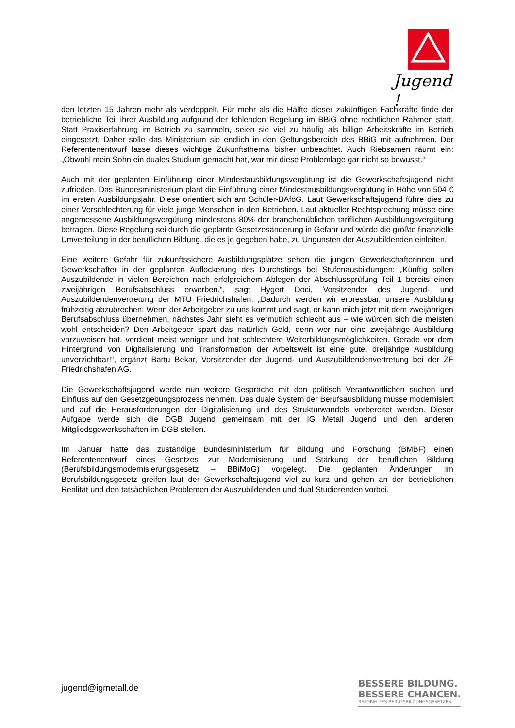Jugend !
den letzten 15 Jahren mehr als verdoppelt. Für mehr als die Hälfte dieser zukünftigen Fachkräfte finde der betriebliche Teil ihrer Ausbildung aufgrund der fehlenden Regelung im BBiG ohne rechtlichen Rahmen statt. Statt Praxiserfahrung im Betrieb zu sammeln, seien sie viel zu häufig als billige Arbeitskräfte im Betrieb eingesetzt. Daher solle das Ministerium sie endlich in den Geltungsbereich des BBiG mit aufnehmen. Der Referentenentwurf lasse dieses wichtige Zukunftsthema bisher unbeachtet. Auch Riebsamen räumt ein: „Obwohl mein Sohn ein duales Studium gemacht hat, war mir diese Problemlage gar nicht so bewusst.“
Auch mit der geplanten Einführung einer Mindestausbildungsvergütung ist die Gewerkschaftsjugend nicht zufrieden. Das Bundesministerium plant die Einführung einer Mindestausbildungsvergütung in Höhe von 504 € im ersten Ausbildungsjahr. Diese orientiert sich am Schüler-BAföG. Laut Gewerkschaftsjugend führe dies zu einer Verschlechterung für viele junge Menschen in den Betrieben. Laut aktueller Rechtsprechung müsse eine angemessene Ausbildungsvergütung mindestens 80% der branchenüblichen tariflichen Ausbildungsvergütung betragen. Diese Regelung sei durch die geplante Gesetzesänderung in Gefahr und würde die größte finanzielle Umverteilung in der beruflichen Bildung, die es je gegeben habe, zu Ungunsten der Auszubildenden einleiten.
Eine weitere Gefahr für zukunftssichere Ausbildungsplätze sehen die jungen Gewerkschafterinnen und Gewerkschafter in der geplanten Auflockerung des Durchstiegs bei Stufenausbildungen: „Künftig sollen Auszubildende in vielen Bereichen nach erfolgreichem Ablegen der Abschlussprüfung Teil 1 bereits einen zweijährigen Berufsabschluss erwerben.“, sagt Hygert Doci, Vorsitzender des Jugend- und Auszubildendenvertretung der MTU Friedrichshafen. „Dadurch werden wir erpressbar, unsere Ausbildung frühzeitig abzubrechen: Wenn der Arbeitgeber zu uns kommt und sagt, er kann mich jetzt mit dem zweijährigen Berufsabschluss übernehmen, nächstes Jahr sieht es vermutlich schlecht aus – wie würden sich die meisten wohl entscheiden? Den Arbeitgeber spart das natürlich Geld, denn wer nur eine zweijährige Ausbildung vorzuweisen hat, verdient meist weniger und hat schlechtere Weiterbildungsmöglichkeiten. Gerade vor dem Hintergrund von Digitalisierung und Transformation der Arbeitswelt ist eine gute, dreijährige Ausbildung unverzichtbar!“, ergänzt Bartu Bekar, Vorsitzender der Jugend- und Auszubildendenvertretung bei der ZF Friedrichshafen AG.
Die Gewerkschaftsjugend werde nun weitere Gespräche mit den politisch Verantwortlichen suchen und Einfluss auf den Gesetzgebungsprozess nehmen. Das duale System der Berufsausbildung müsse modernisiert und auf die Herausforderungen der Digitalisierung und des Strukturwandels vorbereitet werden. Dieser Aufgabe werde sich die DGB Jugend gemeinsam mit der IG Metall Jugend und den anderen Mitgliedsgewerkschaften im DGB stellen.
Im Januar hatte das zuständige Bundesministerium für Bildung und Forschung (BMBF) einen Referentenentwurf eines Gesetzes zur Modernisierung und Stärkung der beruflichen Bildung (Berufsbildungsmodernisierungsgesetz – BBiMoG) vorgelegt. Die geplanten Änderungen im Berufsbildungsgesetz greifen laut der Gewerkschaftsjugend viel zu kurz und gehen an der betrieblichen Realität und den tatsächlichen Problemen der Auszubildenden und dual Studierenden vorbei.
jugend@igmetall.de
BESSERE BILDUNG.
BESSERE CHANCEN.
REFORM DES BERUFSBILDUNGSGESETZES